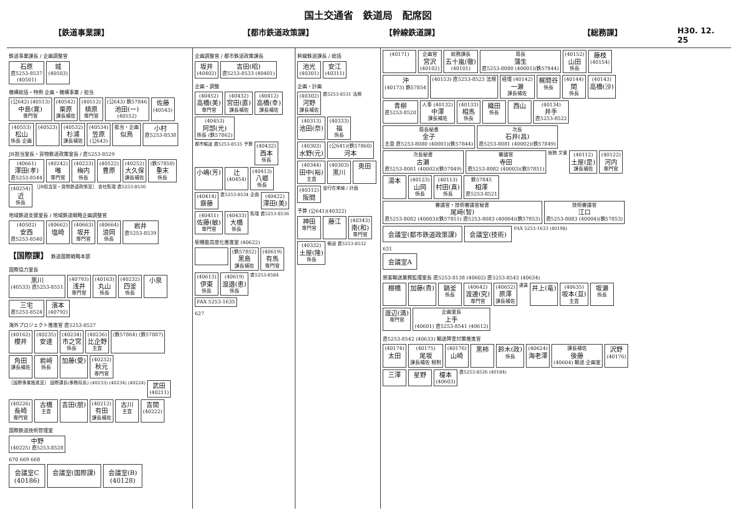国土交通省　鉄道局　配席図
【鉄道事業課】 【都市鉄道政策課】 【幹線鉄道課】 【総務課】 H30. 12. 25
鉄道事業課長 / 企画調整官
石原
直5253-8537
(40501)
城
(40503)
機構総括・特例 企画・機構事業 / 担当
(公642) (40513)
中島(寛)
専門官
(40542)
栗原
課長補佐
(40512)
槙原
専門官
(公643) 鉄57846
池田(一)
(40552)
佐藤
(40543)
(40553)
松山
係長 企画
(40523)
(40532)
杉浦
課長補佐
(40534)
笠原
(公643)
抵当・企画
似鳥
小村
直5253-8538
JR担当室長・貨物鉄道政策室長 / 直5253-8529
(40661)
澤田(孝)
直5253-8544
(40242)
唯
専門官
(40223)
梅内
係長
(40522)
豊原
(40252)
大久保
課長補佐
(鉄57850)
重末
係長
(40254)
近
係長
［JR担当室・貨物鉄道政策室］ 会社監理 直5253-8530
地域鉄道支援室長 / 地域鉄道戦略企画調整官
(40502)
安西
直5253-8540
(40662)
塩崎
(40663)
坂井
専門官
(40664)
浪岡
係長
岩井
直5253-8539
【国際課】 鉄道国際戦略本部
国際協力室長
黒川
(40533) 直5253-8551
(40793)
浅井
専門官
(40163)
丸山
係長
(40232)
四釜
係長
小泉
三宅
直5253-8524
濱本
(40792)
海外プロジェクト推進官 直5253-8527
(40162)
櫻井
(40235)
安達
(40234)
市之宮
係長
(40236)
比企野
主査
(鉄57864) (鉄57887)
角田
課長補佐
岩﨑
係長
加藤(愛)
(40232)
秋元
専門官
［国際事業推進室］ 国際課長(事務局長) (40233) (40234) (40224)
武田
(40211)
(40226)
長崎
専門官
古橋
主査
吉田(朋)
(40212)
有田
課長補佐
古川
主査
吉開
(40222)
国際鉄道技術管理室
中野
(40225) 直5253-8528
670 669 668
会議室C
(40186)
会議室(国際課)
会議室(B)
(40128)
企画調整官 / 都市鉄道政策課長
坂井
(40402)
吉田(昭)
直5253-8533 (40401)
企画・調整
(40452)
高橋(美)
専門官
(40432)
宮田(直)
課長補佐
(40412)
高橋(幸)
課長補佐
(40453)
阿部(光)
係長 (鉄57862)
都市輸送 直5253-8535 予算
(40432)
西本
係長
小嶋(芳)
辻
(40454)
(40413)
八郷
係長
(40414)
齋藤
直5253-8534 企画
(40422)
澤田(美)
(40451)
佐藤(敏)
専門官
(40433)
大橋
係長
監理 直5253-8536
駅機能高度化推進室 (40622)
(鉄57852)
黒島
課長補佐
(40619)
有馬
専門官
(40613)
伊東
係長
(40619)
渡邉(恵)
係長
直5253-8584
FAX 5253-1635
627
幹線鉄道課長 / 総括
池光
(40301)
安江
(40311)
企画・計画
(40302)
河野
課長補佐
直5253-8531 法規
(40313)
池田(奈)
(40333)
福
係長
(40303)
水野(元)
(公641)(鉄57860)
河本
(40344)
田中(裕)
主査
(40303)
黒川
奥田
(40312)
阪間
並行在来線 / 計画
予算 (公641)(40322)
神田
専門官
藤江
(40343)
南(和)
専門官
(40332)
土屋(隆)
係長
輸送 直5253-8532
(40171)
企画官
宮沢
(40102)
総務課長
五十嵐(徹)
(40101)
局長
蒲生
直5253-8080 (40001)(鉄57844)
(40152)
山田
係長
藤枝
(40154)
沖
(40173) 鉄57854
(40153) 直5253-8523 法規
経理 (40142)
一瀬
課長補佐
梶間谷
係長
(40144)
関
係長
(40143)
高橋(沙)
青柳
直5253-8520
人事 (40132)
中澤
課長補佐
(40133)
相馬
係長
織田
係長
西山
(40134)
井手
直5253-8522
局長秘書
金子
主査 直5253-8080 (40001)(鉄57844)
次長
石井(昌)
直5253-8081 (40002)(鉄57849)
次長秘書
古瀬
直5253-8081 (40002)(鉄57849)
審議官
寺田
直5253-8082 (40003)(鉄57851)
総務 文書
(40112)
土屋(是)
課長補佐
(40122)
河内
専門官
湯本
(40123)
山岡
係長
(40113)
村田(真)
係長
鉄57845
相澤
直5253-8521
審議官・技術審議官秘書
尾﨑(智)
直5253-8082 (40003)(鉄57851) 直5253-8083 (40004)(鉄57853)
技術審議官
江口
直5253-8083 (40004)(鉄57853)
会議室(都市鉄道政策課)
会議室(技術)
FAX 5253-1633 (40198)
631
会議室A
旅客輸送業務監理室長 直5253-8138 (40602) 直5253-8543 (40634)
棚橋
加藤(貴)
鍋釜
係長
(40642)
渡邊(究)
専門官
(40652)
原澤
課長補佐
運賃
井上(竜)
(40635)
坂本(亘)
主査
坂瀬
係長
渡辺(満)
専門官
企画室長
上手
(40601) 直5253-8541 (40612)
直5253-8542 (40633) 輸送障害対策推進官
(40174)
太田
(40175)
尾坂
課長補佐 税制
(40176)
山崎
黒柿
鈴木(政)
係長
(40624)
海老澤
課長補佐
後藤
(40604) 輸送 企画室
沢野
(40176)
三澤
星野
榎本
(40603)
直5253-8526 (40184)